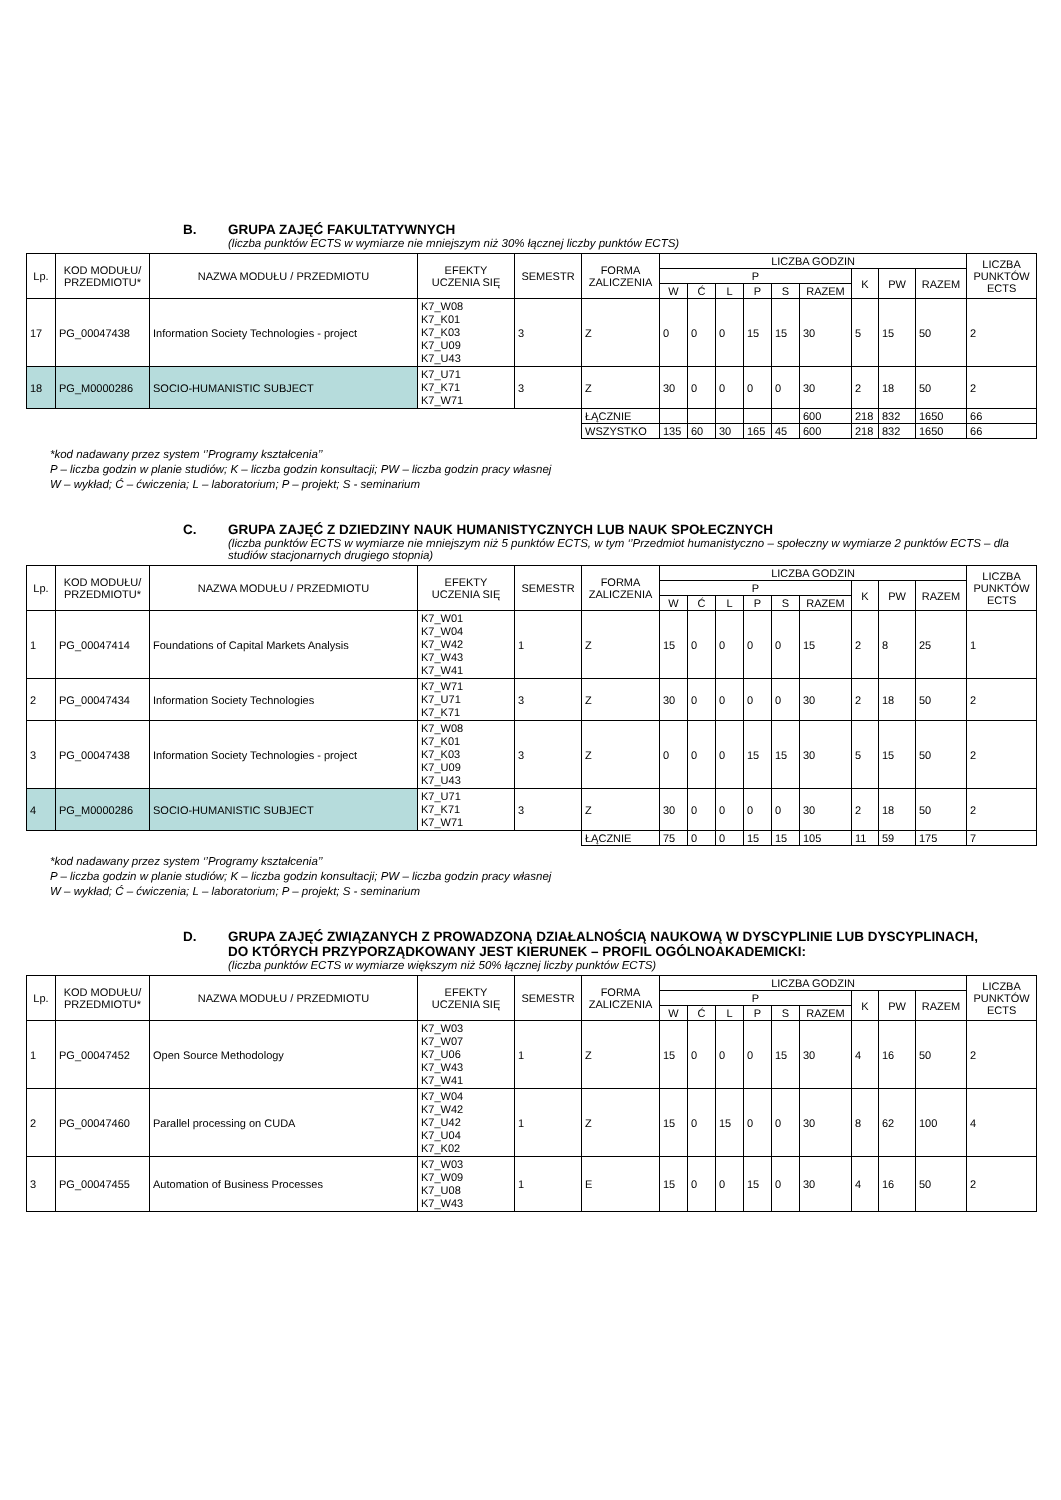B. GRUPA ZAJĘĆ FAKULTATYWNYCH
(liczba punktów ECTS w wymiarze nie mniejszym niż 30% łącznej liczby punktów ECTS)
| Lp. | KOD MODUŁU/ PRZEDMIOTU* | NAZWA MODUŁU / PRZEDMIOTU | EFEKTY UCZENIA SIĘ | SEMESTR | FORMA ZALICZENIA | LICZBA GODZIN | | | | | | | | | LICZBA PUNKTÓW ECTS |
| --- | --- | --- | --- | --- | --- | --- | --- | --- | --- | --- | --- | --- | --- | --- | --- |
| | | | | | | P | | | | | | K | PW | RAZEM | |
| | | | | | | W | Ć | L | P | S | RAZEM | | | | |
| 17 | PG_00047438 | Information Society Technologies - project | K7_W08 K7_K01 K7_K03 K7_U09 K7_U43 | 3 | Z | 0 | 0 | 0 | 15 | 15 | 30 | 5 | 15 | 50 | 2 |
| 18 | PG_M0000286 | SOCIO-HUMANISTIC SUBJECT | K7_U71 K7_K71 K7_W71 | 3 | Z | 30 | 0 | 0 | 0 | 0 | 30 | 2 | 18 | 50 | 2 |
| | | | | | ŁĄCZNIE | | | | | | 600 | 218 | 832 | 1650 | 66 |
| | | | | | WSZYSTKO | 135 | 60 | 30 | 165 | 45 | 600 | 218 | 832 | 1650 | 66 |
*kod nadawany przez system ‘’Programy kształcenia’’
P – liczba godzin w planie studiów; K – liczba godzin konsultacji; PW – liczba godzin pracy własnej
W – wykład; Ć – ćwiczenia; L – laboratorium; P – projekt; S - seminarium
C. GRUPA ZAJĘĆ Z DZIEDZINY NAUK HUMANISTYCZNYCH LUB NAUK SPOŁECZNYCH
(liczba punktów ECTS w wymiarze nie mniejszym niż 5 punktów ECTS, w tym ‘’Przedmiot humanistyczno – społeczny w wymiarze 2 punktów ECTS – dla studiów stacjonarnych drugiego stopnia)
| Lp. | KOD MODUŁU/ PRZEDMIOTU* | NAZWA MODUŁU / PRZEDMIOTU | EFEKTY UCZENIA SIĘ | SEMESTR | FORMA ZALICZENIA | LICZBA GODZIN | | | | | | | | | LICZBA PUNKTÓW ECTS |
| --- | --- | --- | --- | --- | --- | --- | --- | --- | --- | --- | --- | --- | --- | --- | --- |
| | | | | | | P | | | | | | K | PW | RAZEM | |
| | | | | | | W | Ć | L | P | S | RAZEM | | | | |
| 1 | PG_00047414 | Foundations of Capital Markets Analysis | K7_W01 K7_W04 K7_W42 K7_W43 K7_W41 | 1 | Z | 15 | 0 | 0 | 0 | 0 | 15 | 2 | 8 | 25 | 1 |
| 2 | PG_00047434 | Information Society Technologies | K7_W71 K7_U71 K7_K71 | 3 | Z | 30 | 0 | 0 | 0 | 0 | 30 | 2 | 18 | 50 | 2 |
| 3 | PG_00047438 | Information Society Technologies - project | K7_W08 K7_K01 K7_K03 K7_U09 K7_U43 | 3 | Z | 0 | 0 | 0 | 15 | 15 | 30 | 5 | 15 | 50 | 2 |
| 4 | PG_M0000286 | SOCIO-HUMANISTIC SUBJECT | K7_U71 K7_K71 K7_W71 | 3 | Z | 30 | 0 | 0 | 0 | 0 | 30 | 2 | 18 | 50 | 2 |
| | | | | | ŁĄCZNIE | 75 | 0 | 0 | 15 | 15 | 105 | 11 | 59 | 175 | 7 |
*kod nadawany przez system ‘’Programy kształcenia’’
P – liczba godzin w planie studiów; K – liczba godzin konsultacji; PW – liczba godzin pracy własnej
W – wykład; Ć – ćwiczenia; L – laboratorium; P – projekt; S - seminarium
D. GRUPA ZAJĘĆ ZWIĄZANYCH Z PROWADZONĄ DZIAŁALNOŚCIĄ NAUKOWĄ W DYSCYPLINIE LUB DYSCYPLINACH, DO KTÓRYCH PRZYPORZĄDKOWANY JEST KIERUNEK – PROFIL OGÓLNOAKADEMICKI:
(liczba punktów ECTS w wymiarze większym niż 50% łącznej liczby punktów ECTS)
| Lp. | KOD MODUŁU/ PRZEDMIOTU* | NAZWA MODUŁU / PRZEDMIOTU | EFEKTY UCZENIA SIĘ | SEMESTR | FORMA ZALICZENIA | LICZBA GODZIN | | | | | | | | | LICZBA PUNKTÓW ECTS |
| --- | --- | --- | --- | --- | --- | --- | --- | --- | --- | --- | --- | --- | --- | --- | --- |
| | | | | | | P | | | | | | K | PW | RAZEM | |
| | | | | | | W | Ć | L | P | S | RAZEM | | | | |
| 1 | PG_00047452 | Open Source Methodology | K7_W03 K7_W07 K7_U06 K7_W43 K7_W41 | 1 | Z | 15 | 0 | 0 | 0 | 15 | 30 | 4 | 16 | 50 | 2 |
| 2 | PG_00047460 | Parallel processing on CUDA | K7_W04 K7_W42 K7_U42 K7_U04 K7_K02 | 1 | Z | 15 | 0 | 15 | 0 | 0 | 30 | 8 | 62 | 100 | 4 |
| 3 | PG_00047455 | Automation of Business Processes | K7_W03 K7_W09 K7_U08 K7_W43 | 1 | E | 15 | 0 | 0 | 15 | 0 | 30 | 4 | 16 | 50 | 2 |